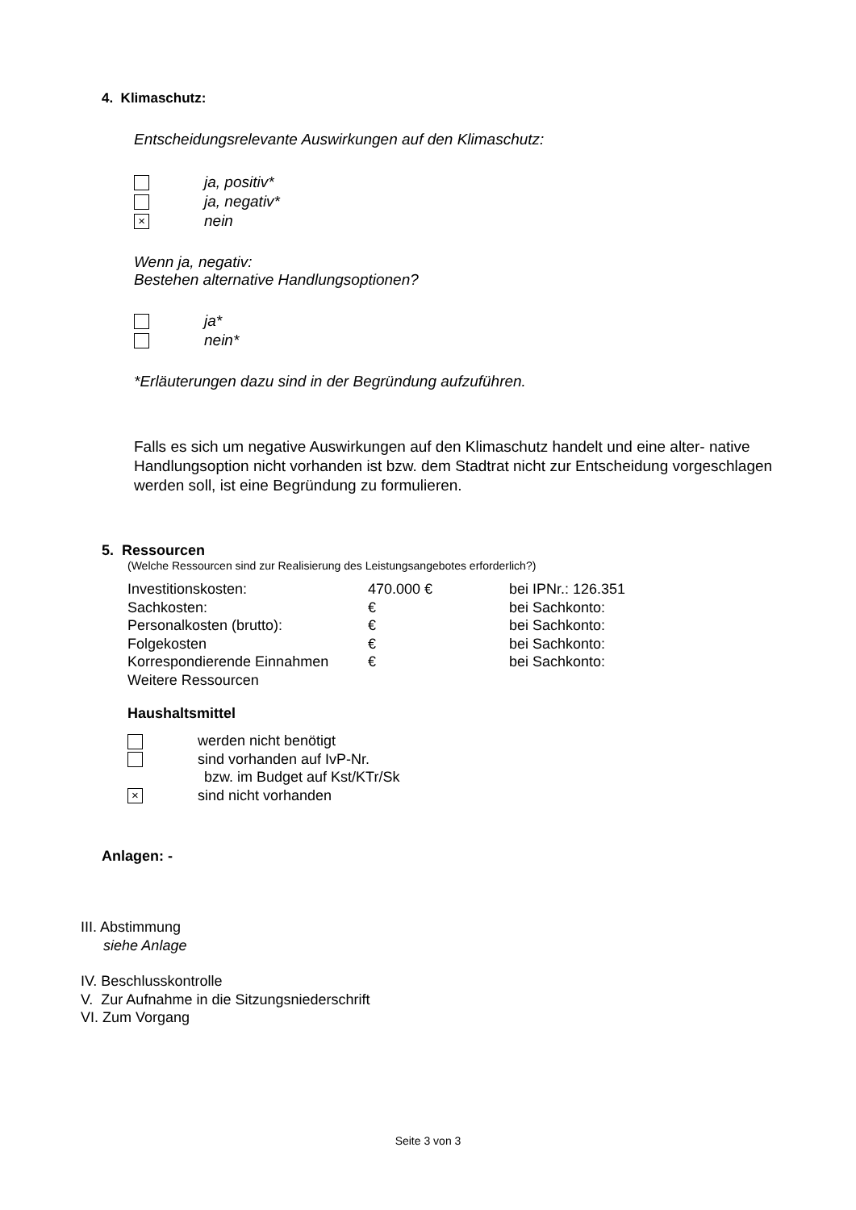4. Klimaschutz:
Entscheidungsrelevante Auswirkungen auf den Klimaschutz:
ja, positiv*
ja, negativ*
× nein
Wenn ja, negativ:
Bestehen alternative Handlungsoptionen?
ja*
nein*
*Erläuterungen dazu sind in der Begründung aufzuführen.
Falls es sich um negative Auswirkungen auf den Klimaschutz handelt und eine alter- native Handlungsoption nicht vorhanden ist bzw. dem Stadtrat nicht zur Entscheidung vorgeschlagen werden soll, ist eine Begründung zu formulieren.
5. Ressourcen
(Welche Ressourcen sind zur Realisierung des Leistungsangebotes erforderlich?)
| Investitionskosten: | 470.000 € | bei IPNr.: 126.351 |
| Sachkosten: | € | bei Sachkonto: |
| Personalkosten (brutto): | € | bei Sachkonto: |
| Folgekosten | € | bei Sachkonto: |
| Korrespondierende Einnahmen | € | bei Sachkonto: |
| Weitere Ressourcen | | |
Haushaltsmittel
werden nicht benötigt
sind vorhanden auf IvP-Nr.
bzw. im Budget auf Kst/KTr/Sk
× sind nicht vorhanden
Anlagen: -
III. Abstimmung
siehe Anlage
IV. Beschlusskontrolle
V. Zur Aufnahme in die Sitzungsniederschrift
VI. Zum Vorgang
Seite 3 von 3